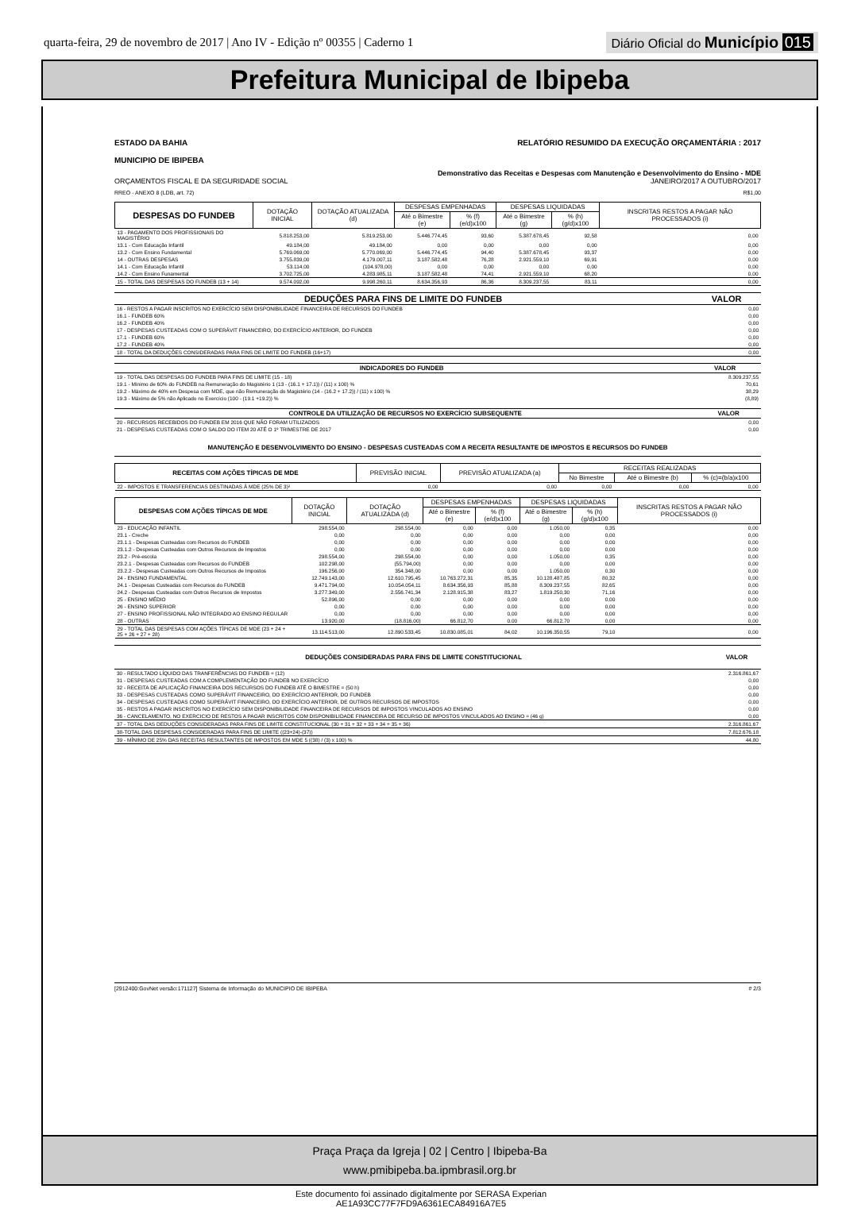quarta-feira, 29 de novembro de 2017 | Ano IV - Edição nº 00355 | Caderno 1 Diário Oficial do Município 015
Prefeitura Municipal de Ibipeba
ESTADO DA BAHIA
MUNICIPIO DE IBIPEBA RELATÓRIO RESUMIDO DA EXECUÇÃO ORÇAMENTÁRIA : 2017
Demonstrativo das Receitas e Despesas com Manutenção e Desenvolvimento do Ensino - MDE
ORÇAMENTOS FISCAL E DA SEGURIDADE SOCIAL JANEIRO/2017 A OUTUBRO/2017
RREO - ANEXO 8 (LDB, art. 72) R$1,00
| DESPESAS DO FUNDEB | DOTAÇÃO INICIAL | DOTAÇÃO ATUALIZADA (d) | DESPESAS EMPENHADAS | | DESPESAS LIQUIDADAS | | INSCRITAS RESTOS A PAGAR NÃO PROCESSADOS (i) |
| --- | --- | --- | --- | --- | --- | --- | --- |
| | | | Até o Bimestre (e) | % (f) (e/d)x100 | Até o Bimestre (g) | % (h) (g/d)x100 | |
| 13 - PAGAMENTO DOS PROFISSIONAIS DO MAGISTÉRIO | 5.818.253,00 | 5.819.253,00 | 5.446.774,45 | 93,60 | 5.387.678,45 | 92,58 | 0,00 |
| 13.1 - Com Educação Infantil | 49.184,00 | 49.184,00 | 0,00 | 0,00 | 0,00 | 0,00 | 0,00 |
| 13.2 - Com Ensino Fundamental | 5.769.069,00 | 5.770.069,00 | 5.446.774,45 | 94,40 | 5.387.678,45 | 93,37 | 0,00 |
| 14 - OUTRAS DESPESAS | 3.755.839,00 | 4.179.007,11 | 3.187.582,48 | 76,28 | 2.921.559,10 | 69,91 | 0,00 |
| 14.1 - Com Educação Infantil | 53.114,00 | (104.978,00) | 0,00 | 0,00 | 0,00 | 0,00 | 0,00 |
| 14.2 - Com Ensino Funamental | 3.702.725,00 | 4.283.985,11 | 3.187.582,48 | 74,41 | 2.921.559,10 | 68,20 | 0,00 |
| 15 - TOTAL DAS DESPESAS DO FUNDEB (13 + 14) | 9.574.092,00 | 9.998.260,11 | 8.634.356,93 | 86,36 | 8.309.237,55 | 83,11 | 0,00 |
| DEDUÇÕES PARA FINS DE LIMITE DO FUNDEB | VALOR |
| --- | --- |
| 16 - RESTOS A PAGAR INSCRITOS NO EXERCÍCIO SEM DISPONIBILIDADE FINANCEIRA DE RECURSOS DO FUNDEB | 0,00 |
| 16.1 - FUNDEB 60% | 0,00 |
| 16.2 - FUNDEB 40% | 0,00 |
| 17 - DESPESAS CUSTEADAS COM O SUPERÁVIT FINANCEIRO, DO EXERCÍCIO ANTERIOR, DO FUNDEB | 0,00 |
| 17.1 - FUNDEB 60% | 0,00 |
| 17.2 - FUNDEB 40% | 0,00 |
| 18 - TOTAL DA DEDUÇÕES CONSIDERADAS PARA FINS DE LIMITE DO FUNDEB (16+17) | 0,00 |
| INDICADORES DO FUNDEB | VALOR |
| --- | --- |
| 19 - TOTAL DAS DESPESAS DO FUNDEB PARA FINS DE LIMITE (15 - 18) | 8.309.237,55 |
| 19.1 - Mínimo de 60% do FUNDEB na Remuneração do Magistério 1 (13 - (16.1 + 17.1)) / (11) x 100) % | 70,61 |
| 19.2 - Máximo de 40% em Despesa com MDE, que não Remuneração do Magistério (14 - (16.2 + 17.2)) / (11) x 100) % | 38,29 |
| 19.3 - Máximo de 5% não Aplicado no Exercício (100 - (19.1 +19.2)) % | (8,89) |
| CONTROLE DA UTILIZAÇÃO DE RECURSOS NO EXERCÍCIO SUBSEQUENTE | VALOR |
| --- | --- |
| 20 - RECURSOS RECEBIDOS DO FUNDEB EM 2016 QUE NÃO FORAM UTILIZADOS | 0,00 |
| 21 - DESPESAS CUSTEADAS COM O SALDO DO ITEM 20 ATÉ O 1º TRIMESTRE DE 2017 | 0,00 |
MANUTENÇÃO E DESENVOLVIMENTO DO ENSINO - DESPESAS CUSTEADAS COM A RECEITA RESULTANTE DE IMPOSTOS E RECURSOS DO FUNDEB
| RECEITAS COM AÇÕES TÍPICAS DE MDE | PREVISÃO INICIAL | PREVISÃO ATUALIZADA (a) | RECEITAS REALIZADAS | | |
| --- | --- | --- | --- | --- | --- |
| | | | No Bimestre | Até o Bimestre (b) | % (c)=(b/a)x100 |
| 22 - IMPOSTOS E TRANSFERENCIAS DESTINADAS À MDE (25% DE 3)² | 0,00 | 0,00 | 0,00 | 0,00 | 0,00 |
| DESPESAS COM AÇÕES TÍPICAS DE MDE | DOTAÇÃO INICIAL | DOTAÇÃO ATUALIZADA (d) | DESPESAS EMPENHADAS | | DESPESAS LIQUIDADAS | | INSCRITAS RESTOS A PAGAR NÃO PROCESSADOS (i) |
| --- | --- | --- | --- | --- | --- | --- | --- |
| | | | Até o Bimestre (e) | % (f) (e/d)x100 | Até o Bimestre (g) | % (h) (g/d)x100 | |
| 23 - EDUCAÇÃO INFANTIL | 298.554,00 | 298.554,00 | 0,00 | 0,00 | 1.050,00 | 0,35 | 0,00 |
| 23.1 - Creche | 0,00 | 0,00 | 0,00 | 0,00 | 0,00 | 0,00 | 0,00 |
| 23.1.1 - Despesas Custeadas com Recursos do FUNDEB | 0,00 | 0,00 | 0,00 | 0,00 | 0,00 | 0,00 | 0,00 |
| 23.1.2 - Despesas Custeadas com Outros Recursos de Impostos | 0,00 | 0,00 | 0,00 | 0,00 | 0,00 | 0,00 | 0,00 |
| 23.2 - Pré-escola | 298.554,00 | 298.554,00 | 0,00 | 0,00 | 1.050,00 | 0,35 | 0,00 |
| 23.2.1 - Despesas Custeadas com Recursos do FUNDEB | 102.298,00 | (55.794,00) | 0,00 | 0,00 | 0,00 | 0,00 | 0,00 |
| 23.2.2 - Despesas Custeadas com Outros Recursos de Impostos | 196.256,00 | 354.348,00 | 0,00 | 0,00 | 1.050,00 | 0,30 | 0,00 |
| 24 - ENSINO FUNDAMENTAL | 12.749.143,00 | 12.610.795,45 | 10.763.272,31 | 85,35 | 10.128.487,85 | 80,32 | 0,00 |
| 24.1 - Despesas Custeadas com Recursos do FUNDEB | 9.471.794,00 | 10.054.054,11 | 8.634.356,93 | 85,88 | 8.309.237,55 | 82,65 | 0,00 |
| 24.2 - Despesas Custeadas com Outros Recursos de Impostos | 3.277.349,00 | 2.556.741,34 | 2.128.915,38 | 83,27 | 1.819.250,30 | 71,16 | 0,00 |
| 25 - ENSINO MÉDIO | 52.896,00 | 0,00 | 0,00 | 0,00 | 0,00 | 0,00 | 0,00 |
| 26 - ENSINO SUPERIOR | 0,00 | 0,00 | 0,00 | 0,00 | 0,00 | 0,00 | 0,00 |
| 27 - ENSINO PROFISSIONAL NÃO INTEGRADO AO ENSINO REGULAR | 0,00 | 0,00 | 0,00 | 0,00 | 0,00 | 0,00 | 0,00 |
| 28 - OUTRAS | 13.920,00 | (18.816,00) | 66.812,70 | 0,00 | 66.812,70 | 0,00 | 0,00 |
| 29 - TOTAL DAS DESPESAS COM AÇÕES TÍPICAS DE MDE (23 + 24 + 25 + 26 + 27 + 28) | 13.114.513,00 | 12.890.533,45 | 10.830.085,01 | 84,02 | 10.196.350,55 | 79,10 | 0,00 |
| DEDUÇÕES CONSIDERADAS PARA FINS DE LIMITE CONSTITUCIONAL | VALOR |
| --- | --- |
| 30 - RESULTADO LÍQUIDO DAS TRANFERÊNCIAS DO FUNDEB = (12) | 2.316.861,67 |
| 31 - DESPESAS CUSTEADAS COM A COMPLEMENTAÇÃO DO FUNDEB NO EXERCÍCIO | 0,00 |
| 32 - RECEITA DE APLICAÇÃO FINANCEIRA DOS RECURSOS DO FUNDEB ATÉ O BIMESTRE = (50 h) | 0,00 |
| 33 - DESPESAS CUSTEADAS COMO SUPERÁVIT FINANCEIRO, DO EXERCÍCIO ANTERIOR, DO FUNDEB | 0,00 |
| 34 - DESPESAS CUSTEADAS COMO SUPERÁVIT FINANCEIRO, DO EXERCÍCIO ANTERIOR, DE OUTROS RECURSOS DE IMPOSTOS | 0,00 |
| 35 - RESTOS A PAGAR INSCRITOS NO EXERCÍCIO SEM DISPONIBILIDADE FINANCEIRA DE RECURSOS DE IMPOSTOS VINCULADOS AO ENSINO | 0,00 |
| 36 - CANCELAMENTO, NO EXERCICIO DE RESTOS A PAGAR INSCRITOS COM DISPONIBILIDADE FINANCEIRA DE RECURSO DE IMPOSTOS VINCULADOS AO ENSINO = (46 g) | 0,00 |
| 37 - TOTAL DAS DEDUÇÕES CONSIDERADAS PARA FINS DE LIMITE CONSTITUCIONAL (30 + 31 + 32 + 33 + 34 + 35 + 36) | 2.316.861,67 |
| 38-TOTAL DAS DESPESAS CONSIDERADAS PARA FINS DE LIMITE ((23+24)-(37)) | 7.812.676,18 |
| 39 - MÍNIMO DE 25% DAS RECEITAS RESULTANTES DE IMPOSTOS EM MDE 5 ((38) / (3) x 100) % | 44,80 |
[2912400:GovNet versão:171127] Sistema de Informação do MUNICIPIO DE IBIPEBA # 2/3
Praça Praça da Igreja | 02 | Centro | Ibipeba-Ba
www.pmibipeba.ba.ipmbrasil.org.br
Este documento foi assinado digitalmente por SERASA Experian
AE1A93CC77F7FD9A6361ECA84916A7E5